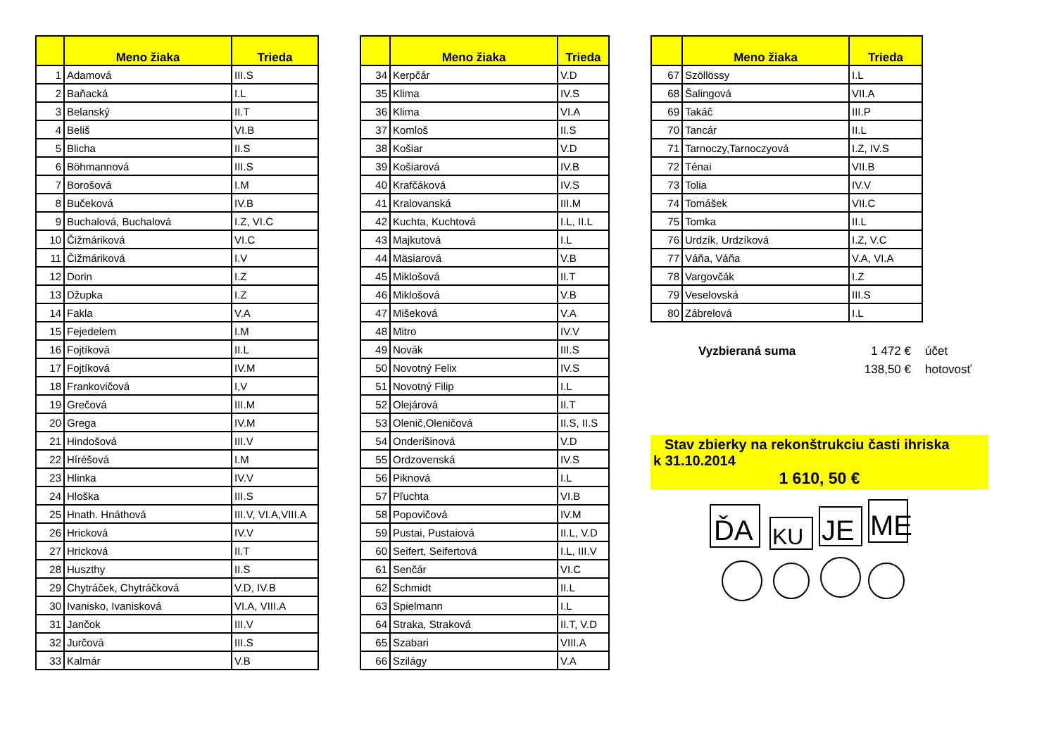| | Meno žiaka | Trieda |
| --- | --- | --- |
| 1 | Adamová | III.S |
| 2 | Baňacká | I.L |
| 3 | Belanský | II.T |
| 4 | Beliš | VI.B |
| 5 | Blicha | II.S |
| 6 | Böhmannová | III.S |
| 7 | Borošová | I.M |
| 8 | Bučeková | IV.B |
| 9 | Buchalová, Buchalová | I.Z, VI.C |
| 10 | Čižmáriková | VI.C |
| 11 | Čižmáriková | I.V |
| 12 | Dorin | I.Z |
| 13 | Džupka | I.Z |
| 14 | Fakla | V.A |
| 15 | Fejedelem | I.M |
| 16 | Fojtíková | II.L |
| 17 | Fojtíková | IV.M |
| 18 | Frankovičová | I,V |
| 19 | Grečová | III.M |
| 20 | Grega | IV.M |
| 21 | Hindošová | III.V |
| 22 | Híréšová | I.M |
| 23 | Hlinka | IV.V |
| 24 | Hloška | III.S |
| 25 | Hnath. Hnáthová | III.V, VI.A,VIII.A |
| 26 | Hricková | IV.V |
| 27 | Hricková | II.T |
| 28 | Huszthy | II.S |
| 29 | Chytráček, Chytráčková | V.D, IV.B |
| 30 | Ivanisko, Ivanisková | VI.A, VIII.A |
| 31 | Jančok | III.V |
| 32 | Jurčová | III.S |
| 33 | Kalmár | V.B |
| | Meno žiaka | Trieda |
| --- | --- | --- |
| 34 | Kerpčár | V.D |
| 35 | Klima | IV.S |
| 36 | Klima | VI.A |
| 37 | Komloš | II.S |
| 38 | Košiar | V.D |
| 39 | Košiarová | IV.B |
| 40 | Krafčáková | IV.S |
| 41 | Kralovanská | III.M |
| 42 | Kuchta, Kuchtová | I.L, II.L |
| 43 | Majkutová | I.L |
| 44 | Mäsiarová | V.B |
| 45 | Miklošová | II.T |
| 46 | Miklošová | V.B |
| 47 | Mišeková | V.A |
| 48 | Mitro | IV.V |
| 49 | Novák | III.S |
| 50 | Novotný Felix | IV.S |
| 51 | Novotný Filip | I.L |
| 52 | Olejárová | II.T |
| 53 | Olenič,Oleničová | II.S, II.S |
| 54 | Onderišinová | V.D |
| 55 | Ordzovenská | IV.S |
| 56 | Piknová | I.L |
| 57 | Pľuchta | VI.B |
| 58 | Popovičová | IV.M |
| 59 | Pustai, Pustaiová | II.L, V.D |
| 60 | Seifert, Seifertová | I.L, III.V |
| 61 | Senčár | VI.C |
| 62 | Schmidt | II.L |
| 63 | Spielmann | I.L |
| 64 | Straka, Straková | II.T, V.D |
| 65 | Szabari | VIII.A |
| 66 | Szilágy | V.A |
| | Meno žiaka | Trieda |
| --- | --- | --- |
| 67 | Szöllössy | I.L |
| 68 | Šalingová | VII.A |
| 69 | Takáč | III.P |
| 70 | Tancár | II.L |
| 71 | Tarnoczy,Tarnoczyová | I.Z, IV.S |
| 72 | Ténai | VII.B |
| 73 | Tolia | IV.V |
| 74 | Tomášek | VII.C |
| 75 | Tomka | II.L |
| 76 | Urdzík, Urdzíková | I.Z, V.C |
| 77 | Váňa, Váňa | V.A, VI.A |
| 78 | Vargovčák | I.Z |
| 79 | Veselovská | III.S |
| 80 | Zábrelová | I.L |
Vyzbieraná suma
1 472 €
účet
138,50 €
hotovosť
Stav zbierky na rekonštrukciu časti ihriska
k 31.10.2014
1 610, 50 €
ĎA
KU
JE
ME